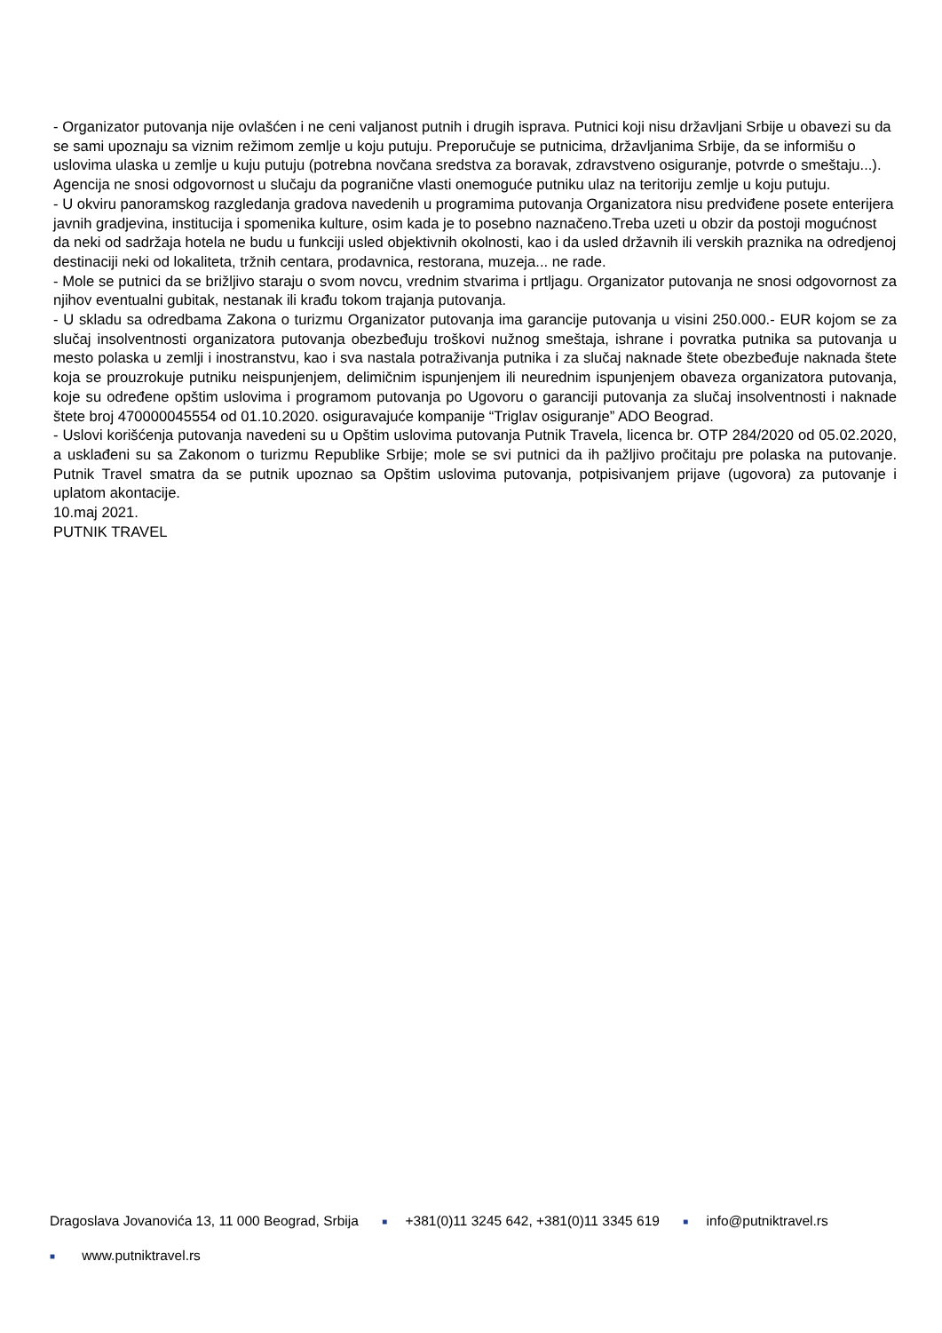- Organizator putovanja nije ovlašćen i ne ceni valjanost putnih i drugih isprava. Putnici koji nisu državljani Srbije u obavezi su da se sami upoznaju sa viznim režimom zemlje u koju putuju. Preporučuje se putnicima, državljanima Srbije, da se informišu o uslovima ulaska u zemlje u kuju putuju (potrebna novčana sredstva za boravak, zdravstveno osiguranje, potvrde o smeštaju...). Agencija ne snosi odgovornost u slučaju da pogranične vlasti onemoguće putniku ulaz na teritoriju zemlje u koju putuju.
- U okviru panoramskog razgledanja gradova navedenih u programima putovanja Organizatora nisu predviđene posete enterijera javnih gradjevina, institucija i spomenika kulture, osim kada je to posebno naznačeno.Treba uzeti u obzir da postoji mogućnost da neki od sadržaja hotela ne budu u funkciji usled objektivnih okolnosti, kao i da usled državnih ili verskih praznika na odredjenoj destinaciji neki od lokaliteta, tržnih centara, prodavnica, restorana, muzeja... ne rade.
- Mole se putnici da se brižljivo staraju o svom novcu, vrednim stvarima i prtljagu. Organizator putovanja ne snosi odgovornost za njihov eventualni gubitak, nestanak ili krađu tokom trajanja putovanja.
- U skladu sa odredbama Zakona o turizmu Organizator putovanja ima garancije putovanja u visini 250.000.- EUR kojom se za slučaj insolventnosti organizatora putovanja obezbeđuju troškovi nužnog smeštaja, ishrane i povratka putnika sa putovanja u mesto polaska u zemlji i inostranstvu, kao i sva nastala potraživanja putnika i za slučaj naknade štete obezbeđuje naknada štete koja se prouzrokuje putniku neispunjenjem, delimičnim ispunjenjem ili neurednim ispunjenjem obaveza organizatora putovanja, koje su određene opštim uslovima i programom putovanja po Ugovoru o garanciji putovanja za slučaj insolventnosti i naknade štete broj 470000045554 od 01.10.2020. osiguravajuće kompanije “Triglav osiguranje” ADO Beograd.
- Uslovi korišćenja putovanja navedeni su u Opštim uslovima putovanja Putnik Travela, licenca br. OTP 284/2020 od 05.02.2020, a usklađeni su sa Zakonom o turizmu Republike Srbije; mole se svi putnici da ih pažljivo pročitaju pre polaska na putovanje. Putnik Travel smatra da se putnik upoznao sa Opštim uslovima putovanja, potpisivanjem prijave (ugovora) za putovanje i uplatom akontacije.
10.maj 2021.
PUTNIK TRAVEL
Dragoslava Jovanovića 13, 11 000 Beograd, Srbija ■ +381(0)11 3245 642, +381(0)11 3345 619 ■ info@putniktravel.rs
■ www.putniktravel.rs